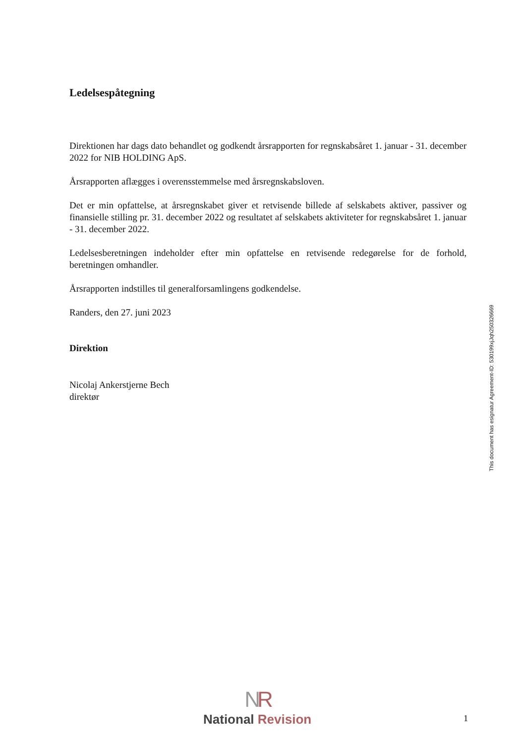Ledelsespåtegning
Direktionen har dags dato behandlet og godkendt årsrapporten for regnskabsåret 1. januar - 31. december 2022 for NIB HOLDING ApS.
Årsrapporten aflægges i overensstemmelse med årsregnskabsloven.
Det er min opfattelse, at årsregnskabet giver et retvisende billede af selskabets aktiver, passiver og finansielle stilling pr. 31. december 2022 og resultatet af selskabets aktiviteter for regnskabsåret 1. januar - 31. december 2022.
Ledelsesberetningen indeholder efter min opfattelse en retvisende redegørelse for de forhold, beretningen omhandler.
Årsrapporten indstilles til generalforsamlingens godkendelse.
Randers, den 27. juni 2023
Direktion
Nicolaj Ankerstjerne Bech
direktør
This document has esignatur Agreement-ID: 530199xjJqh250326669
NR
National Revision
1